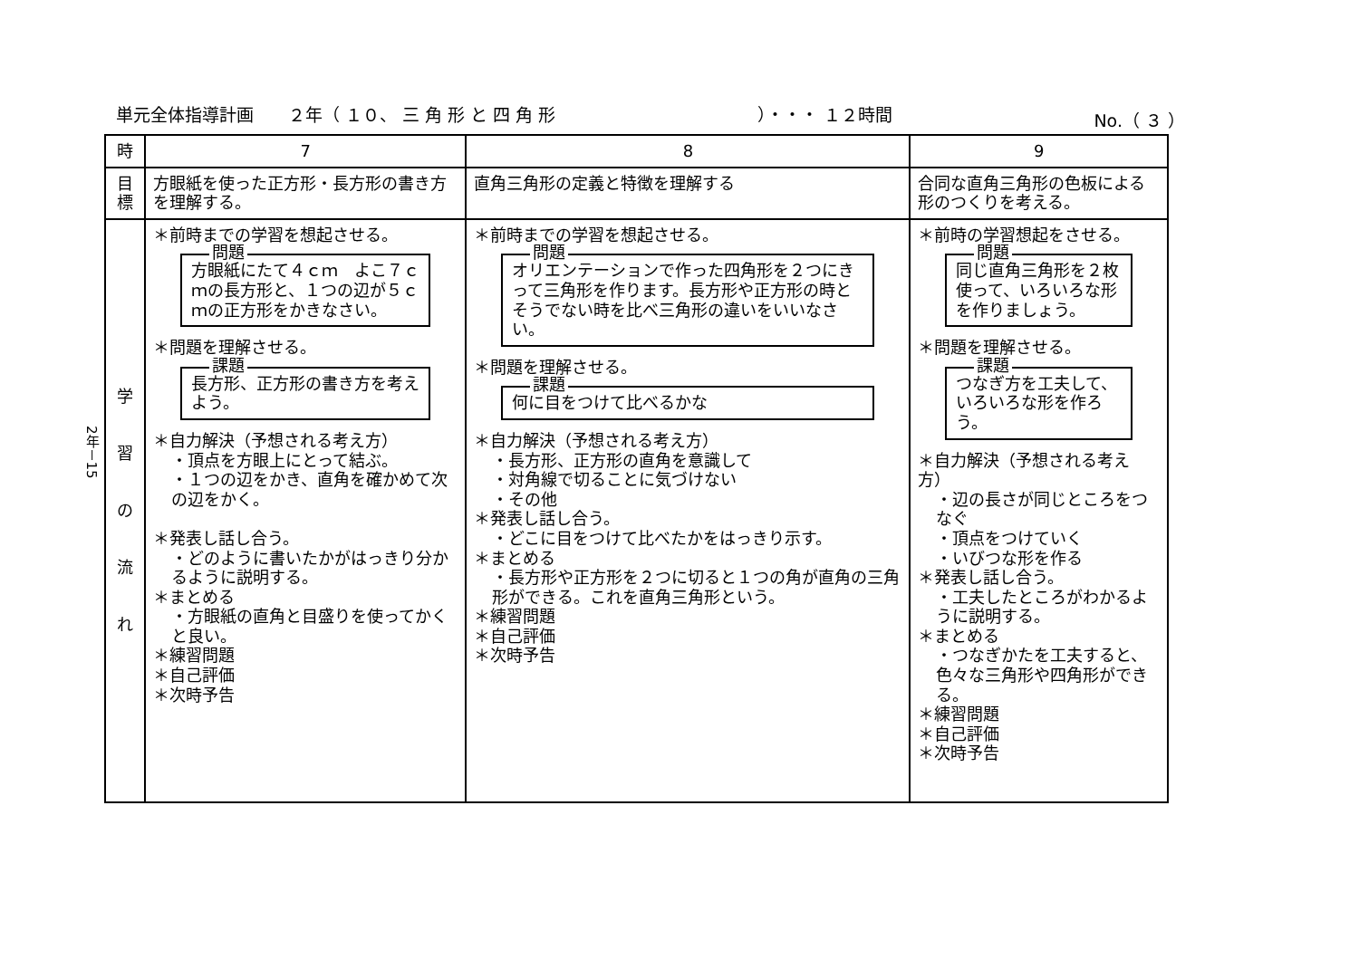2年－15
単元全体指導計画　　２年（ １０、 三 角 形 と 四 角 形 ）・・・ １２時間 No.（ ３ ）
| 時 | 7 | 8 | 9 |
| --- | --- | --- | --- |
| 目標 | 方眼紙を使った正方形・長方形の書き方を理解する。 | 直角三角形の定義と特徴を理解する | 合同な直角三角形の色板による形のつくりを考える。 |
| 学 習 の 流 れ | ＊前時までの学習を想起させる。 問題 方眼紙にたて４ｃｍ よこ７ｃｍの長方形と、１つの辺が５ｃｍの正方形をかきなさい。 ＊問題を理解させる。 課題 長方形、正方形の書き方を考えよう。 ＊自力解決（予想される考え方） ・頂点を方眼上にとって結ぶ。 ・１つの辺をかき、直角を確かめて次の辺をかく。 ＊発表し話し合う。 ・どのように書いたかがはっきり分かるように説明する。 ＊まとめる ・方眼紙の直角と目盛りを使ってかくと良い。 ＊練習問題 ＊自己評価 ＊次時予告 | ＊前時までの学習を想起させる。 問題 オリエンテーションで作った四角形を２つにきって三角形を作ります。長方形や正方形の時とそうでない時を比べ三角形の違いをいいなさい。 ＊問題を理解させる。 課題 何に目をつけて比べるかな ＊自力解決（予想される考え方） ・長方形、正方形の直角を意識して ・対角線で切ることに気づけない ・その他 ＊発表し話し合う。 ・どこに目をつけて比べたかをはっきり示す。 ＊まとめる ・長方形や正方形を２つに切ると１つの角が直角の三角形ができる。これを直角三角形という。 ＊練習問題 ＊自己評価 ＊次時予告 | ＊前時の学習想起をさせる。 問題 同じ直角三角形を２枚使って、いろいろな形を作りましょう。 ＊問題を理解させる。 課題 つなぎ方を工夫して、いろいろな形を作ろう。 ＊自力解決（予想される考え方） ・辺の長さが同じところをつなぐ ・頂点をつけていく ・いびつな形を作る ＊発表し話し合う。 ・工夫したところがわかるように説明する。 ＊まとめる ・つなぎかたを工夫すると、色々な三角形や四角形ができる。 ＊練習問題 ＊自己評価 ＊次時予告 |